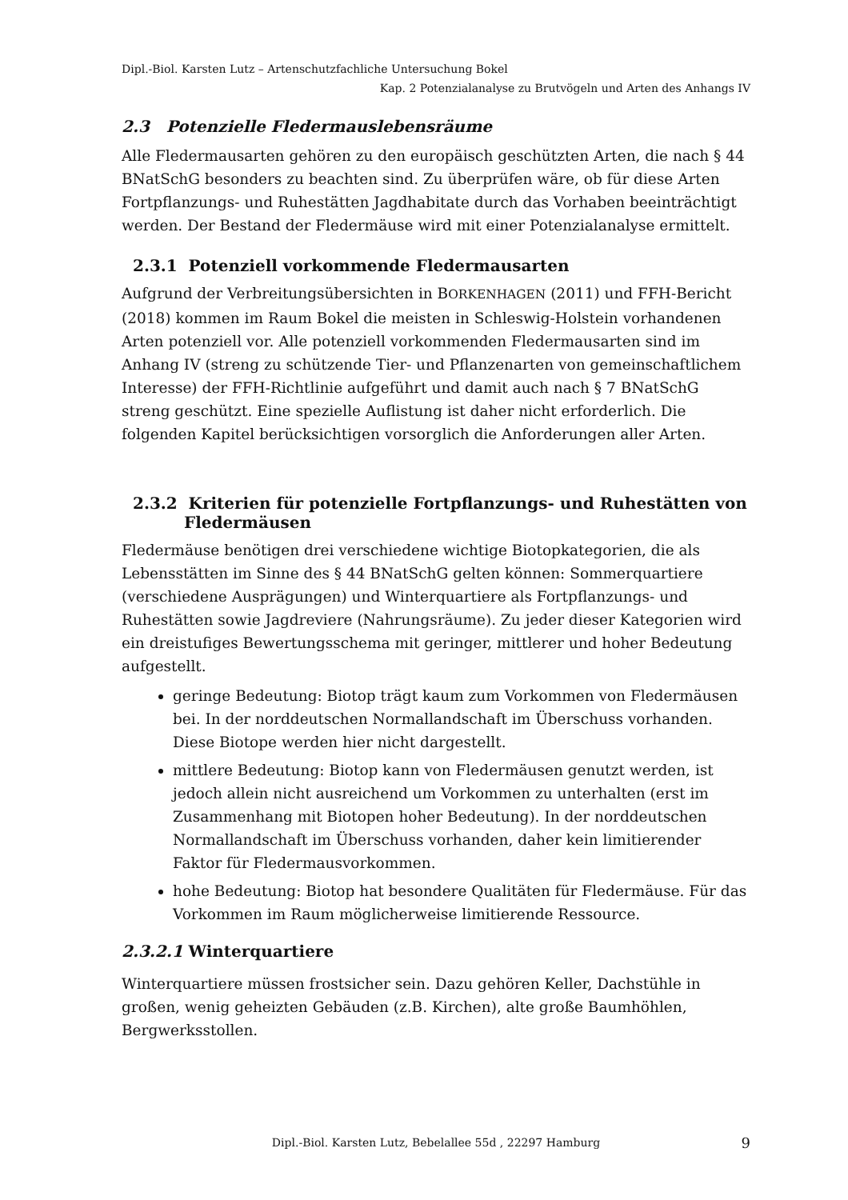Dipl.-Biol. Karsten Lutz – Artenschutzfachliche Untersuchung Bokel
Kap. 2 Potenzialanalyse zu Brutvögeln und Arten des Anhangs IV
2.3 Potenzielle Fledermauslebensräume
Alle Fledermausarten gehören zu den europäisch geschützten Arten, die nach § 44 BNatSchG besonders zu beachten sind. Zu überprüfen wäre, ob für diese Arten Fortpflanzungs- und Ruhestätten Jagdhabitate durch das Vorhaben beeinträchtigt werden. Der Bestand der Fledermäuse wird mit einer Potenzialanalyse ermittelt.
2.3.1 Potenziell vorkommende Fledermausarten
Aufgrund der Verbreitungsübersichten in BORKENHAGEN (2011) und FFH-Bericht (2018) kommen im Raum Bokel die meisten in Schleswig-Holstein vorhandenen Arten potenziell vor. Alle potenziell vorkommenden Fledermausarten sind im Anhang IV (streng zu schützende Tier- und Pflanzenarten von gemeinschaftlichem Interesse) der FFH-Richtlinie aufgeführt und damit auch nach § 7 BNatSchG streng geschützt. Eine spezielle Auflistung ist daher nicht erforderlich. Die folgenden Kapitel berücksichtigen vorsorglich die Anforderungen aller Arten.
2.3.2 Kriterien für potenzielle Fortpflanzungs- und Ruhestätten von Fledermäusen
Fledermäuse benötigen drei verschiedene wichtige Biotopkategorien, die als Lebensstätten im Sinne des § 44 BNatSchG gelten können: Sommerquartiere (verschiedene Ausprägungen) und Winterquartiere als Fortpflanzungs- und Ruhestätten sowie Jagdreviere (Nahrungsräume). Zu jeder dieser Kategorien wird ein dreistufiges Bewertungsschema mit geringer, mittlerer und hoher Bedeutung aufgestellt.
geringe Bedeutung: Biotop trägt kaum zum Vorkommen von Fledermäusen bei. In der norddeutschen Normallandschaft im Überschuss vorhanden. Diese Biotope werden hier nicht dargestellt.
mittlere Bedeutung: Biotop kann von Fledermäusen genutzt werden, ist jedoch allein nicht ausreichend um Vorkommen zu unterhalten (erst im Zusammenhang mit Biotopen hoher Bedeutung). In der norddeutschen Normallandschaft im Überschuss vorhanden, daher kein limitierender Faktor für Fledermausvorkommen.
hohe Bedeutung: Biotop hat besondere Qualitäten für Fledermäuse. Für das Vorkommen im Raum möglicherweise limitierende Ressource.
2.3.2.1 Winterquartiere
Winterquartiere müssen frostsicher sein. Dazu gehören Keller, Dachstühle in großen, wenig geheizten Gebäuden (z.B. Kirchen), alte große Baumhöhlen, Bergwerksstollen.
Dipl.-Biol. Karsten Lutz, Bebelallee 55d , 22297 Hamburg
9